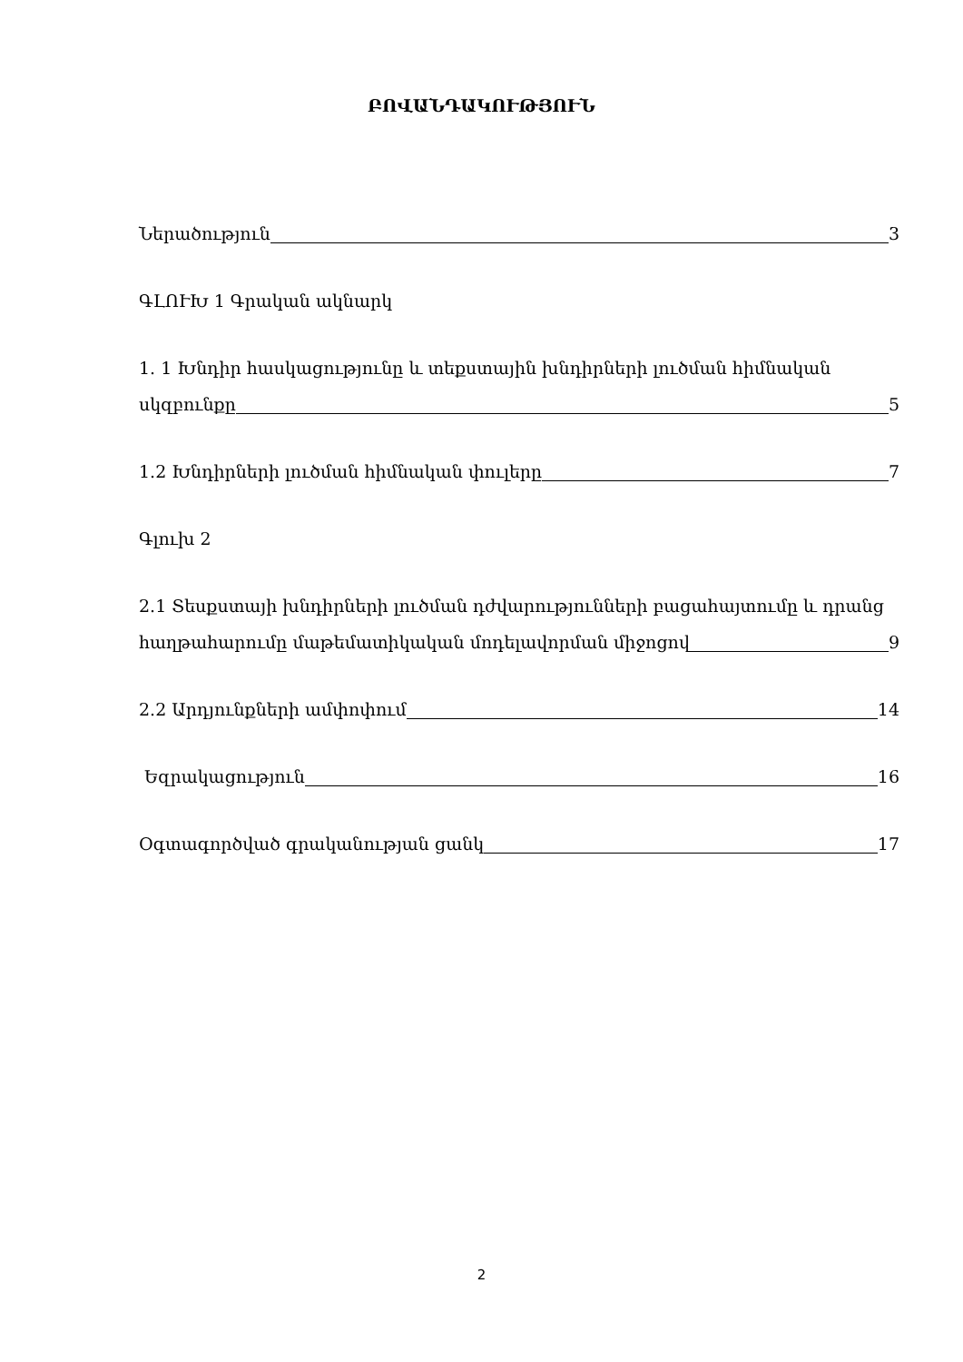ԲՈՎԱՆԴԱԿՈՒԹՅՈՒՆ
Ներածություն 3
ԳԼՈՒԽ 1 Գրական ակնարկ
1. 1 Խնդիր հասկացությունը և տեքստային խնդիրների լուծման հիմնական
սկզբունքը 5
1.2 Խնդիրների լուծման հիմնական փուլերը 7
Գլուխ 2
2.1 Տեսքստայի խնդիրների լուծման դժվարությունների բացահայտումը և դրանց
հաղթահարումը մաթեմատիկական մոդելավորման միջոցով 9
2.2 Արդյունքների ամփոփում 14
Եզրակացություն 16
Օգտագործված գրականության ցանկ 17
2